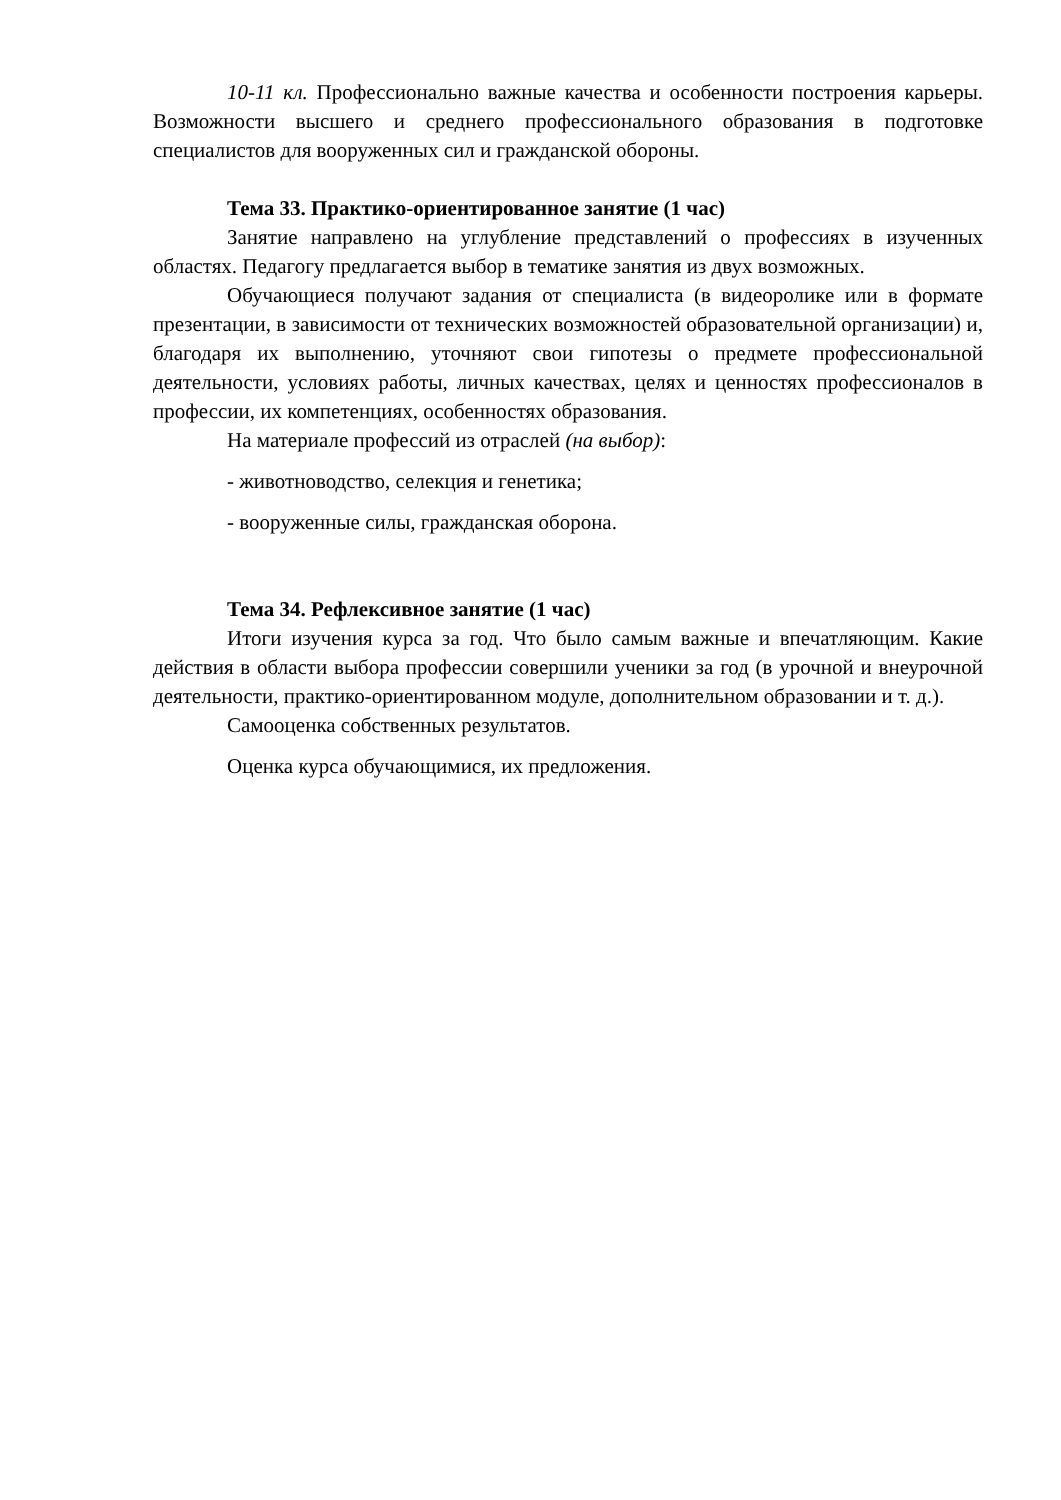10-11 кл. Профессионально важные качества и особенности построения карьеры. Возможности высшего и среднего профессионального образования в подготовке специалистов для вооруженных сил и гражданской обороны.
Тема 33. Практико-ориентированное занятие (1 час)
Занятие направлено на углубление представлений о профессиях в изученных областях. Педагогу предлагается выбор в тематике занятия из двух возможных.
Обучающиеся получают задания от специалиста (в видеоролике или в формате презентации, в зависимости от технических возможностей образовательной организации) и, благодаря их выполнению, уточняют свои гипотезы о предмете профессиональной деятельности, условиях работы, личных качествах, целях и ценностях профессионалов в профессии, их компетенциях, особенностях образования.
На материале профессий из отраслей (на выбор):
- животноводство, селекция и генетика;
- вооруженные силы, гражданская оборона.
Тема 34. Рефлексивное занятие (1 час)
Итоги изучения курса за год. Что было самым важные и впечатляющим. Какие действия в области выбора профессии совершили ученики за год (в урочной и внеурочной деятельности, практико-ориентированном модуле, дополнительном образовании и т. д.).
Самооценка собственных результатов.
Оценка курса обучающимися, их предложения.